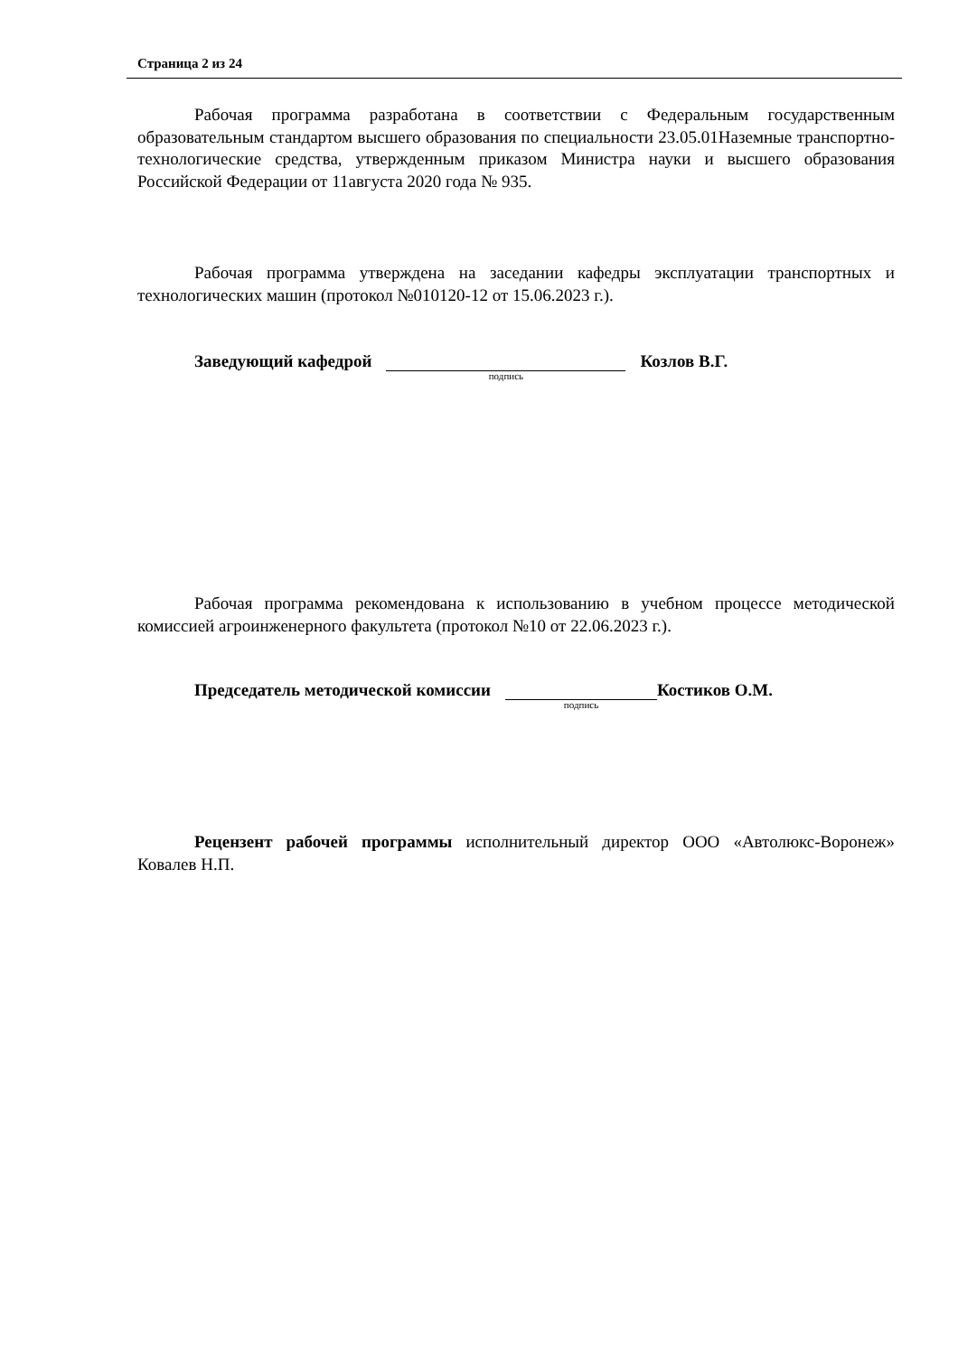Страница 2 из 24
Рабочая программа разработана в соответствии с Федеральным государственным образовательным стандартом высшего образования по специальности 23.05.01Наземные транспортно-технологические средства, утвержденным приказом Министра науки и высшего образования Российской Федерации от 11августа 2020 года № 935.
Рабочая программа утверждена на заседании кафедры эксплуатации транспортных и технологических машин (протокол №010120-12 от 15.06.2023 г.).
Заведующий кафедрой подпись Козлов В.Г.
Рабочая программа рекомендована к использованию в учебном процессе методической комиссией агроинженерного факультета (протокол №10 от 22.06.2023 г.).
Председатель методической комиссии подпись Костиков О.М.
Рецензент рабочей программы исполнительный директор ООО «Автолюкс-Воронеж» Ковалев Н.П.